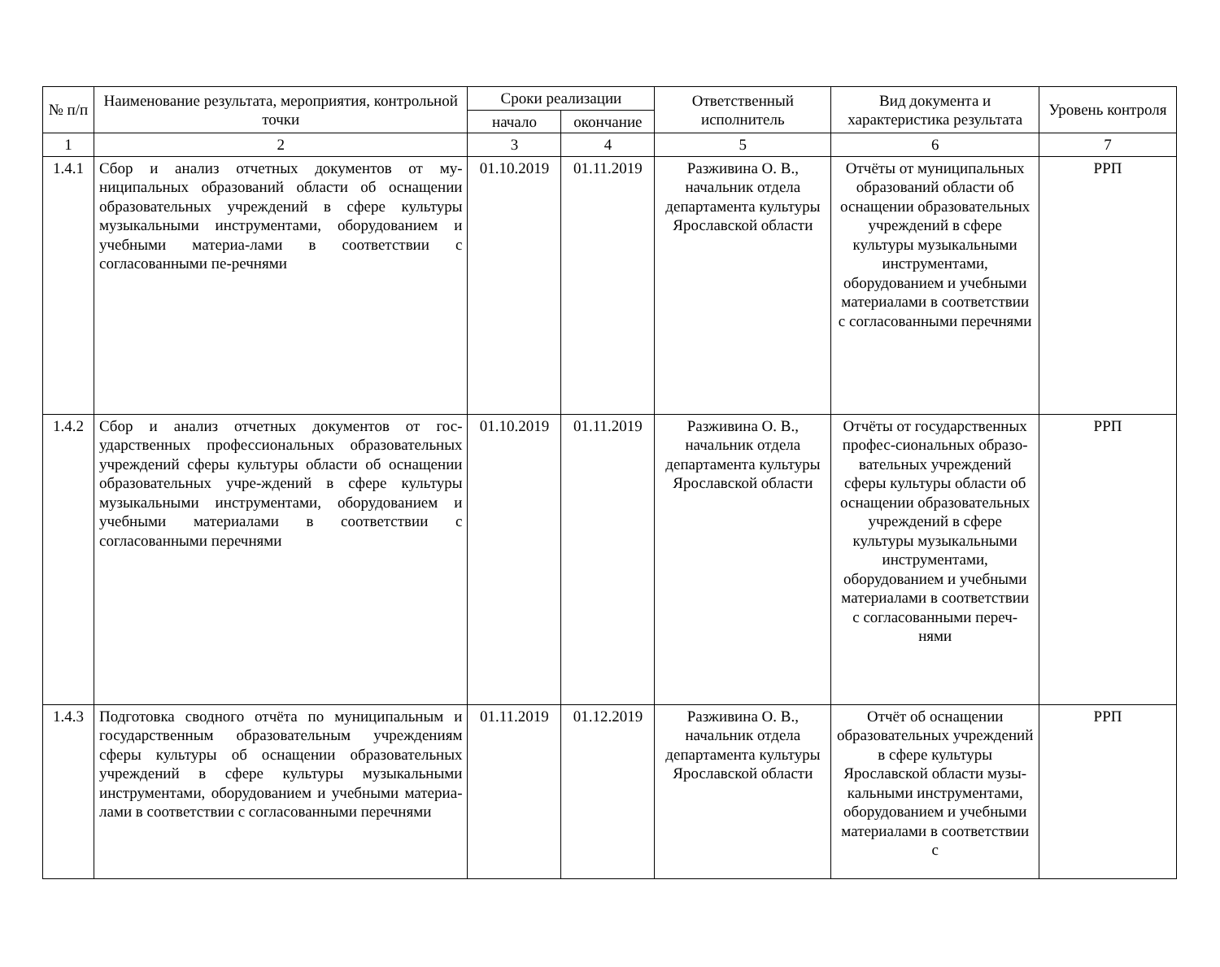| № п/п | Наименование результата, мероприятия, контрольной точки | Сроки реализации | | Ответственный исполнитель | Вид документа и характеристика результата | Уровень контроля |
| --- | --- | --- | --- | --- | --- | --- |
| | | начало | окончание | | | |
| 1 | 2 | 3 | 4 | 5 | 6 | 7 |
| 1.4.1 | Сбор и анализ отчетных документов от му-ниципальных образований области об оснащении образовательных учреждений в сфере культуры музыкальными инструментами, оборудованием и учебными материа-лами в соответствии с согласованными пе-речнями | 01.10.2019 | 01.11.2019 | Разживина О. В., начальник отдела департамента культуры Ярославской области | Отчёты от муниципальных образований области об оснащении образовательных учреждений в сфере культуры музыкальными инструментами, оборудованием и учебными материалами в соответствии с согласованными перечнями | РРП |
| 1.4.2 | Сбор и анализ отчетных документов от гос-ударственных профессиональных образовательных учреждений сферы культуры области об оснащении образовательных учре-ждений в сфере культуры музыкальными инструментами, оборудованием и учебными материалами в соответствии с согласованными перечнями | 01.10.2019 | 01.11.2019 | Разживина О. В., начальник отдела департамента культуры Ярославской области | Отчёты от государственных профес-сиональных образо-вательных учреждений сферы культуры области об оснащении образовательных учреждений в сфере культуры музыкальными инструментами, оборудованием и учебными материалами в соответствии с согласованными переч-нями | РРП |
| 1.4.3 | Подготовка сводного отчёта по муниципальным и государственным образовательным учреждениям сферы культуры об оснащении образовательных учреждений в сфере культуры музыкальными инструментами, оборудованием и учебными материа-лами в соответствии с согласованными перечнями | 01.11.2019 | 01.12.2019 | Разживина О. В., начальник отдела департамента культуры Ярославской области | Отчёт об оснащении образовательных учреждений в сфере культуры Ярославской области музы-кальными инструментами, оборудованием и учебными материалами в соответствии с | РРП |